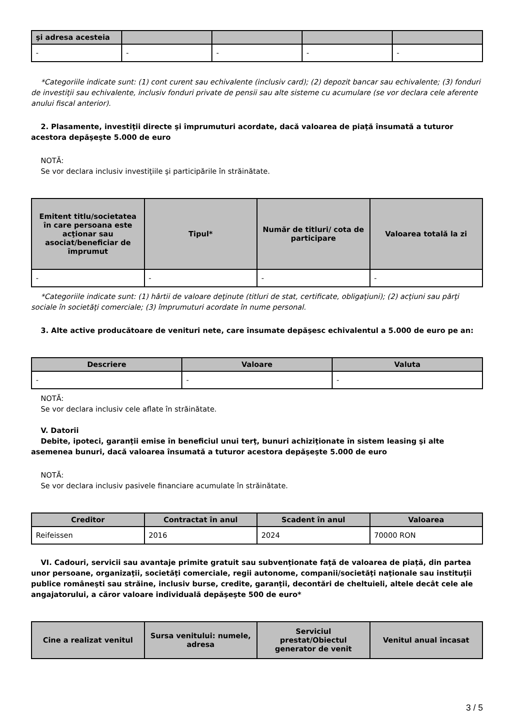| şi adresa acesteia | | | | |
| --- | --- | --- | --- | --- |
| - | - | - | - | - |
*Categoriile indicate sunt: (1) cont curent sau echivalente (inclusiv card); (2) depozit bancar sau echivalente; (3) fonduri de investiţii sau echivalente, inclusiv fonduri private de pensii sau alte sisteme cu acumulare (se vor declara cele aferente anului fiscal anterior).
2. Plasamente, investiţii directe şi împrumuturi acordate, dacă valoarea de piaţă însumată a tuturor acestora depăşeşte 5.000 de euro
NOTĂ:
Se vor declara inclusiv investiţiile şi participările în străinătate.
| Emitent titlu/societatea în care persoana este acţionar sau asociat/beneficiar de împrumut | Tipul* | Număr de titluri/ cota de participare | Valoarea totală la zi |
| --- | --- | --- | --- |
| - | - | - | - |
*Categoriile indicate sunt: (1) hârtii de valoare deţinute (titluri de stat, certificate, obligaţiuni); (2) acţiuni sau părţi sociale în societăţi comerciale; (3) împrumuturi acordate în nume personal.
3. Alte active producătoare de venituri nete, care însumate depăşesc echivalentul a 5.000 de euro pe an:
| Descriere | Valoare | Valuta |
| --- | --- | --- |
| - | - | - |
NOTĂ:
Se vor declara inclusiv cele aflate în străinătate.
V. Datorii
Debite, ipoteci, garanţii emise în beneficiul unui terţ, bunuri achiziţionate în sistem leasing şi alte asemenea bunuri, dacă valoarea însumată a tuturor acestora depăşeşte 5.000 de euro
NOTĂ:
Se vor declara inclusiv pasivele financiare acumulate în străinătate.
| Creditor | Contractat în anul | Scadent în anul | Valoarea |
| --- | --- | --- | --- |
| Reifeissen | 2016 | 2024 | 70000 RON |
VI. Cadouri, servicii sau avantaje primite gratuit sau subvenţionate faţă de valoarea de piaţă, din partea unor persoane, organizaţii, societăţi comerciale, regii autonome, companii/societăţi naţionale sau instituţii publice româneşti sau străine, inclusiv burse, credite, garanţii, decontări de cheltuieli, altele decât cele ale angajatorului, a căror valoare individuală depăşeşte 500 de euro*
| Cine a realizat venitul | Sursa venitului: numele, adresa | Serviciul prestat/Obiectul generator de venit | Venitul anual încasat |
| --- | --- | --- | --- |
3 / 5